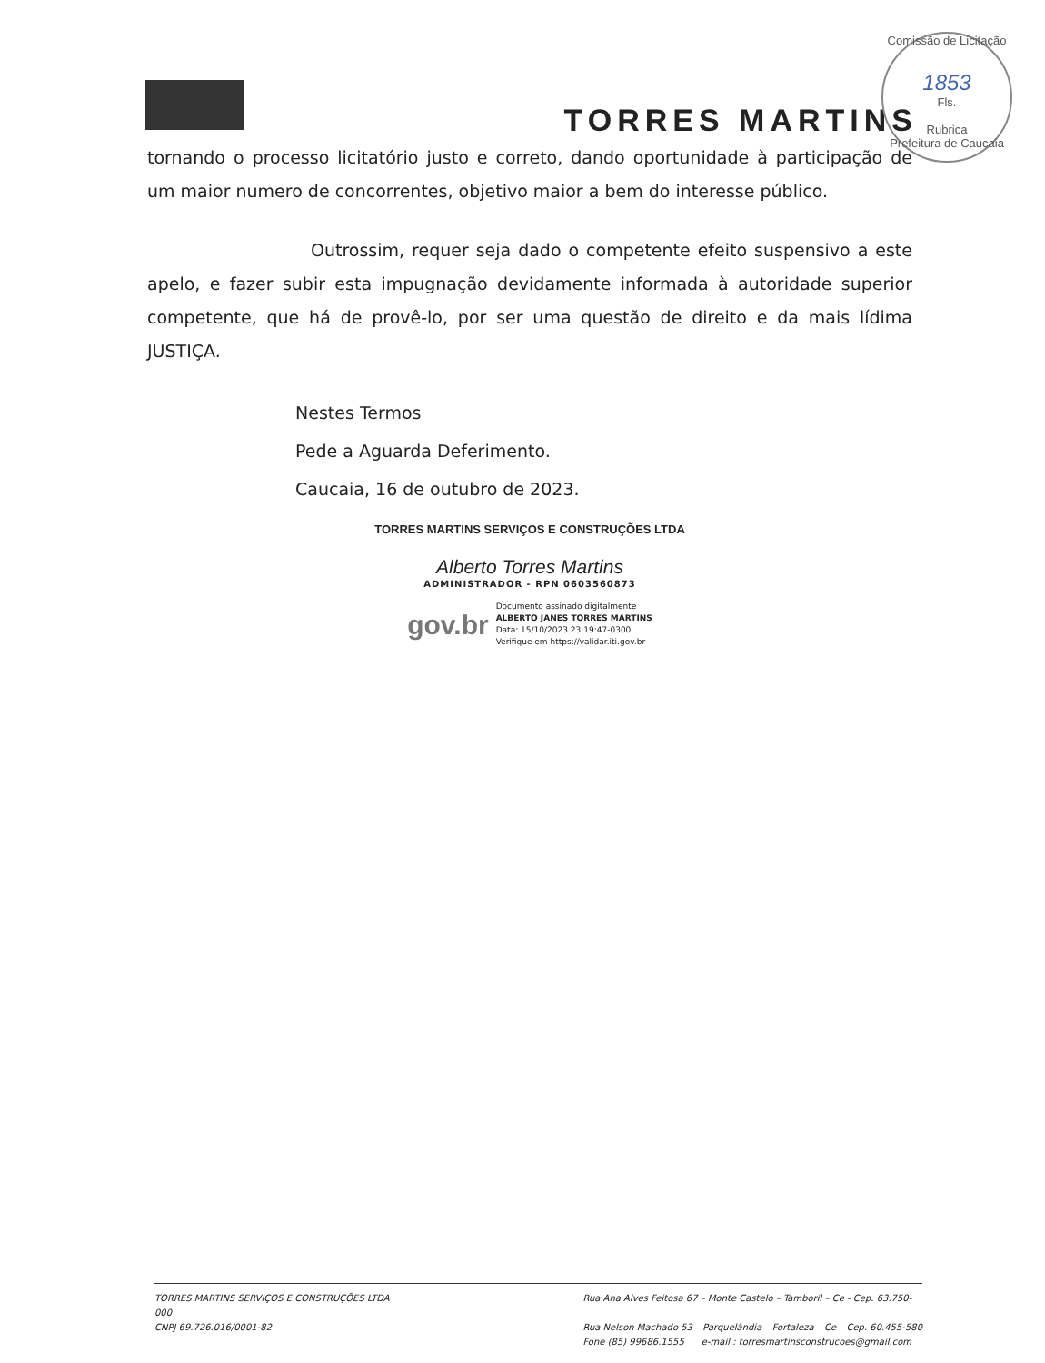TORRES MARTINS
Comissão de Licitação
1853
Fls.
Rubrica
Prefeitura de Caucaia
tornando o processo licitatório justo e correto, dando oportunidade à participação de um maior numero de concorrentes, objetivo maior a bem do interesse público.
Outrossim, requer seja dado o competente efeito suspensivo a este apelo, e fazer subir esta impugnação devidamente informada à autoridade superior competente, que há de provê-lo, por ser uma questão de direito e da mais lídima JUSTIÇA.
Nestes Termos
Pede a Aguarda Deferimento.
Caucaia, 16 de outubro de 2023.
TORRES MARTINS SERVIÇOS E CONSTRUÇÕES LTDA
Alberto Torres Martins
ADMINISTRADOR - RPN 0603560873
gov.br
Documento assinado digitalmente
ALBERTO JANES TORRES MARTINS
Data: 15/10/2023 23:19:47-0300
Verifique em https://validar.iti.gov.br
TORRES MARTINS SERVIÇOS E CONSTRUÇÕES LTDA
000
CNPJ 69.726.016/0001-82
Rua Ana Alves Feitosa 67 – Monte Castelo – Tamboril – Ce - Cep. 63.750-
Rua Nelson Machado 53 – Parquelândia – Fortaleza – Ce – Cep. 60.455-580
Fone (85) 99686.1555 e-mail.: torresmartinsconstrucoes@gmail.com